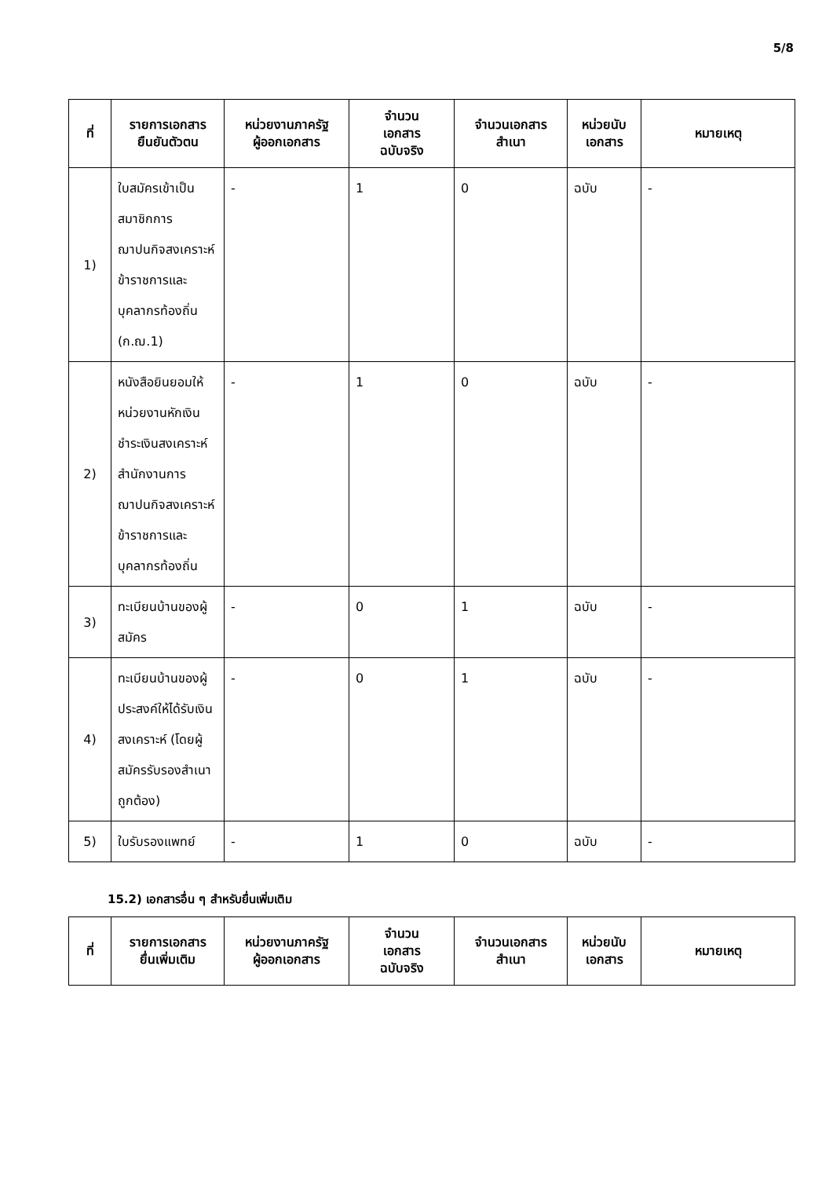5/8
| ที่ | รายการเอกสาร ยืนยันตัวตน | หน่วยงานภาครัฐ ผู้ออกเอกสาร | จำนวน เอกสาร ฉบับจริง | จำนวนเอกสาร สำเนา | หน่วยนับ เอกสาร | หมายเหตุ |
| --- | --- | --- | --- | --- | --- | --- |
| 1) | ใบสมัครเข้าเป็นสมาชิกการฌาปนกิจสงเคราะห์ข้าราชการและบุคลากรท้องถิ่น (ก.ฌ.1) | - | 1 | 0 | ฉบับ | - |
| 2) | หนังสือยินยอมให้หน่วยงานหักเงินชำระเงินสงเคราะห์สำนักงานการฌาปนกิจสงเคราะห์ข้าราชการและบุคลากรท้องถิ่น | - | 1 | 0 | ฉบับ | - |
| 3) | ทะเบียนบ้านของผู้สมัคร | - | 0 | 1 | ฉบับ | - |
| 4) | ทะเบียนบ้านของผู้ประสงค์ให้ได้รับเงินสงเคราะห์ (โดยผู้สมัครรับรองสำเนาถูกต้อง) | - | 0 | 1 | ฉบับ | - |
| 5) | ใบรับรองแพทย์ | - | 1 | 0 | ฉบับ | - |
15.2) เอกสารอื่น ๆ สำหรับยื่นเพิ่มเติม
| ที่ | รายการเอกสาร ยื่นเพิ่มเติม | หน่วยงานภาครัฐ ผู้ออกเอกสาร | จำนวน เอกสาร ฉบับจริง | จำนวนเอกสาร สำเนา | หน่วยนับ เอกสาร | หมายเหตุ |
| --- | --- | --- | --- | --- | --- | --- |